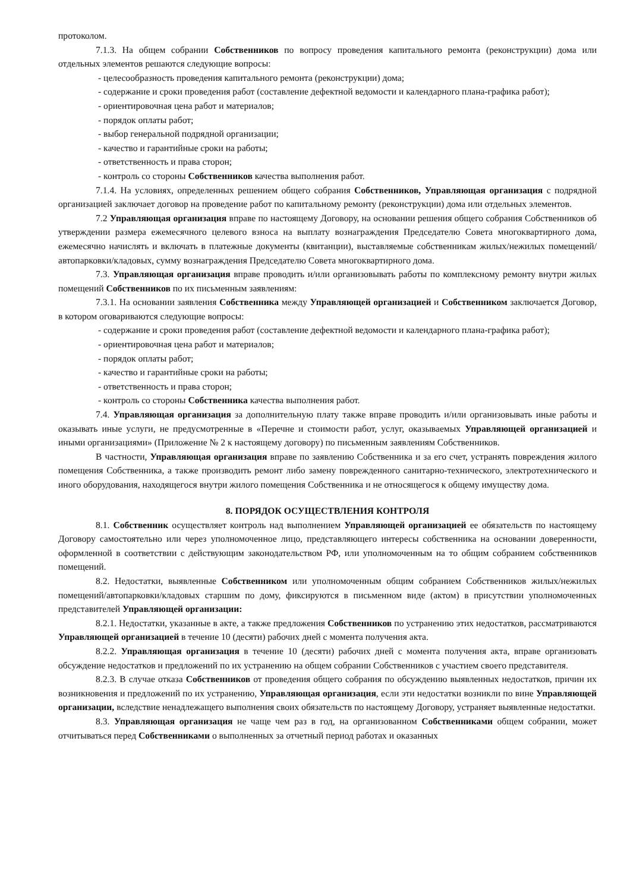протоколом.
7.1.3. На общем собрании Собственников по вопросу проведения капитального ремонта (реконструкции) дома или отдельных элементов решаются следующие вопросы:
- целесообразность проведения капитального ремонта (реконструкции) дома;
- содержание и сроки проведения работ (составление дефектной ведомости и календарного плана-графика работ);
- ориентировочная цена работ и материалов;
- порядок оплаты работ;
- выбор генеральной подрядной организации;
- качество и гарантийные сроки на работы;
- ответственность и права сторон;
- контроль со стороны Собственников качества выполнения работ.
7.1.4. На условиях, определенных решением общего собрания Собственников, Управляющая организация с подрядной организацией заключает договор на проведение работ по капитальному ремонту (реконструкции) дома или отдельных элементов.
7.2 Управляющая организация вправе по настоящему Договору, на основании решения общего собрания Собственников об утверждении размера ежемесячного целевого взноса на выплату вознаграждения Председателю Совета многоквартирного дома, ежемесячно начислять и включать в платежные документы (квитанции), выставляемые собственникам жилых/нежилых помещений/автопарковки/кладовых, сумму вознаграждения Председателю Совета многоквартирного дома.
7.3. Управляющая организация вправе проводить и/или организовывать работы по комплексному ремонту внутри жилых помещений Собственников по их письменным заявлениям:
7.3.1. На основании заявления Собственника между Управляющей организацией и Собственником заключается Договор, в котором оговариваются следующие вопросы:
- содержание и сроки проведения работ (составление дефектной ведомости и календарного плана-графика работ);
- ориентировочная цена работ и материалов;
- порядок оплаты работ;
- качество и гарантийные сроки на работы;
- ответственность и права сторон;
- контроль со стороны Собственника качества выполнения работ.
7.4. Управляющая организация за дополнительную плату также вправе проводить и/или организовывать иные работы и оказывать иные услуги, не предусмотренные в «Перечне и стоимости работ, услуг, оказываемых Управляющей организацией и иными организациями» (Приложение № 2 к настоящему договору) по письменным заявлениям Собственников.
В частности, Управляющая организация вправе по заявлению Собственника и за его счет, устранять повреждения жилого помещения Собственника, а также производить ремонт либо замену поврежденного санитарно-технического, электротехнического и иного оборудования, находящегося внутри жилого помещения Собственника и не относящегося к общему имуществу дома.
8. ПОРЯДОК ОСУЩЕСТВЛЕНИЯ КОНТРОЛЯ
8.1. Собственник осуществляет контроль над выполнением Управляющей организацией ее обязательств по настоящему Договору самостоятельно или через уполномоченное лицо, представляющего интересы собственника на основании доверенности, оформленной в соответствии с действующим законодательством РФ, или уполномоченным на то общим собранием собственников помещений.
8.2. Недостатки, выявленные Собственником или уполномоченным общим собранием Собственников жилых/нежилых помещений/автопарковки/кладовых старшим по дому, фиксируются в письменном виде (актом) в присутствии уполномоченных представителей Управляющей организации:
8.2.1. Недостатки, указанные в акте, а также предложения Собственников по устранению этих недостатков, рассматриваются Управляющей организацией в течение 10 (десяти) рабочих дней с момента получения акта.
8.2.2. Управляющая организация в течение 10 (десяти) рабочих дней с момента получения акта, вправе организовать обсуждение недостатков и предложений по их устранению на общем собрании Собственников с участием своего представителя.
8.2.3. В случае отказа Собственников от проведения общего собрания по обсуждению выявленных недостатков, причин их возникновения и предложений по их устранению, Управляющая организация, если эти недостатки возникли по вине Управляющей организации, вследствие ненадлежащего выполнения своих обязательств по настоящему Договору, устраняет выявленные недостатки.
8.3. Управляющая организация не чаще чем раз в год, на организованном Собственниками общем собрании, может отчитываться перед Собственниками о выполненных за отчетный период работах и оказанных